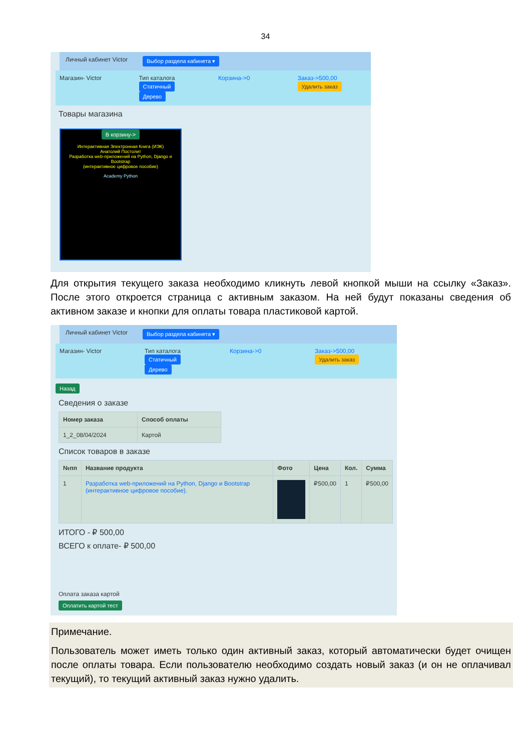34
Личный кабинет Victor Выбор раздела кабинета ▾
Магазин- Victor Тип каталога
Статичный
Дерево
Корзина->0 Заказ->500,00
Удалить заказ
Товары магазина
В корзину->
Интерактивная Электронная Книга (ИЭК)
Анатолий Постолит
Разработка web-приложений на Python, Django и Bootstrap
(интерактивное цифровое пособие)
Academy Python
Для открытия текущего заказа необходимо кликнуть левой кнопкой мыши на ссылку «Заказ». После этого откроется страница с активным заказом. На ней будут показаны сведения об активном заказе и кнопки для оплаты товара пластиковой картой.
Личный кабинет Victor Выбор раздела кабинета ▾
Магазин- Victor Тип каталога
Статичный
Дерево
Корзина->0 Заказ->500,00
Удалить заказ
Назад
Сведения о заказе
| Номер заказа | Способ оплаты |
| --- | --- |
| 1_2_08/04/2024 | Картой |
Список товаров в заказе
| №пп | Название продукта | Фото | Цена | Кол. | Сумма |
| --- | --- | --- | --- | --- | --- |
| 1 | Разработка web-приложений на Python, Django и Bootstrap (интерактивное цифровое пособие). | | ₽500,00 | 1 | ₽500,00 |
ИТОГО - ₽ 500,00
ВСЕГО к оплате- ₽ 500,00
Оплата заказа картой
Оплатить картой тест
Примечание.
Пользователь может иметь только один активный заказ, который автоматически будет очищен после оплаты товара. Если пользователю необходимо создать новый заказ (и он не оплачивал текущий), то текущий активный заказ нужно удалить.